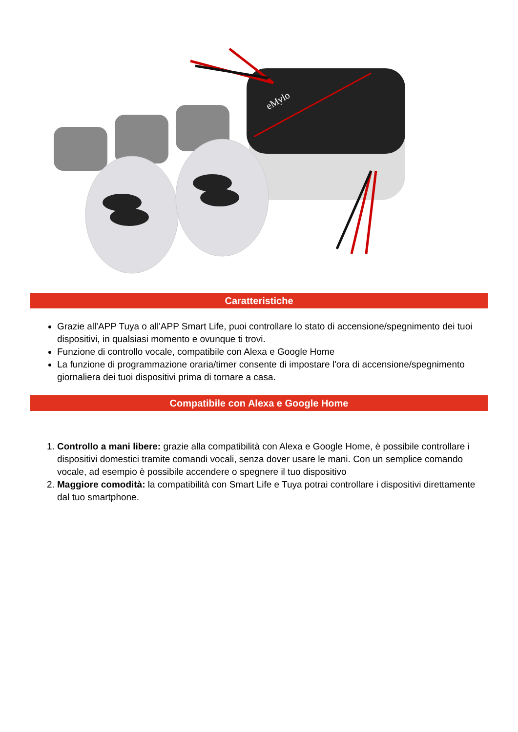eMylo
Caratteristiche
Grazie all'APP Tuya o all'APP Smart Life, puoi controllare lo stato di accensione/spegnimento dei tuoi dispositivi, in qualsiasi momento e ovunque ti trovi.
Funzione di controllo vocale, compatibile con Alexa e Google Home
La funzione di programmazione oraria/timer consente di impostare l'ora di accensione/spegnimento giornaliera dei tuoi dispositivi prima di tornare a casa.
Compatibile con Alexa e Google Home
1. Controllo a mani libere: grazie alla compatibilità con Alexa e Google Home, è possibile controllare i dispositivi domestici tramite comandi vocali, senza dover usare le mani. Con un semplice comando vocale, ad esempio è possibile accendere o spegnere il tuo dispositivo
2. Maggiore comodità: la compatibilità con Smart Life e Tuya potrai controllare i dispositivi direttamente dal tuo smartphone.